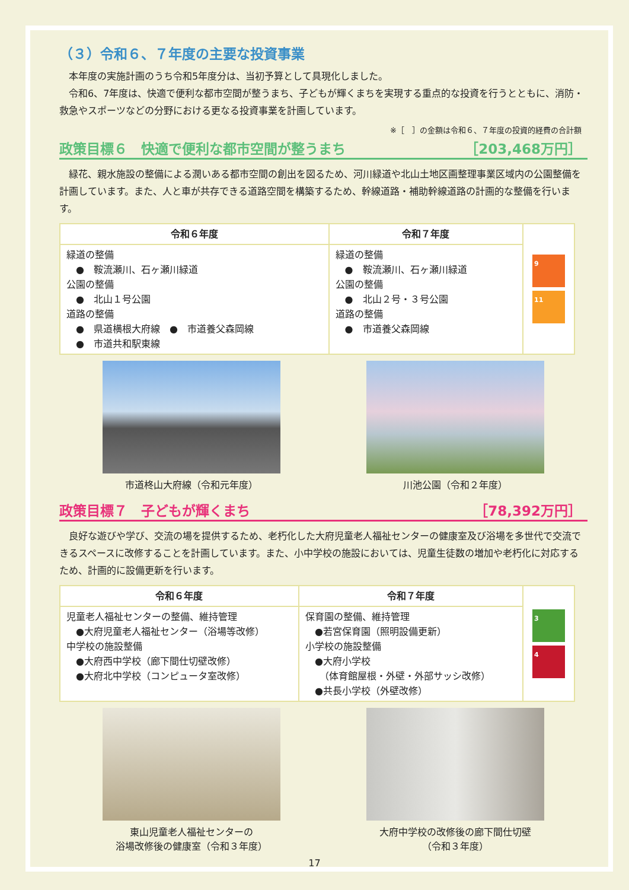（３）令和６、７年度の主要な投資事業
　本年度の実施計画のうち令和5年度分は、当初予算として具現化しました。
　令和6、7年度は、快適で便利な都市空間が整うまち、子どもが輝くまちを実現する重点的な投資を行うとともに、消防・救急やスポーツなどの分野における更なる投資事業を計画しています。
※［　］の金額は令和６、７年度の投資的経費の合計額
政策目標６　快適で便利な都市空間が整うまち ［203,468万円］
　緑花、親水施設の整備による潤いある都市空間の創出を図るため、河川緑道や北山土地区画整理事業区域内の公園整備を計画しています。また、人と車が共存できる道路空間を構築するため、幹線道路・補助幹線道路の計画的な整備を行います。
| 令和６年度 | 令和７年度 | 9 11 |
| 緑道の整備 ● 鞍流瀬川、石ヶ瀬川緑道 公園の整備 ● 北山１号公園 道路の整備 ● 県道横根大府線 ● 市道養父森岡線 ● 市道共和駅東線 | 緑道の整備 ● 鞍流瀬川、石ヶ瀬川緑道 公園の整備 ● 北山２号・３号公園 道路の整備 ● 市道養父森岡線 | |
市道柊山大府線（令和元年度） 川池公園（令和２年度）
政策目標７　子どもが輝くまち ［78,392万円］
　良好な遊びや学び、交流の場を提供するため、老朽化した大府児童老人福祉センターの健康室及び浴場を多世代で交流できるスペースに改修することを計画しています。また、小中学校の施設においては、児童生徒数の増加や老朽化に対応するため、計画的に設備更新を行います。
| 令和６年度 | 令和７年度 | 3 4 |
| 児童老人福祉センターの整備、維持管理 ●大府児童老人福祉センター（浴場等改修） 中学校の施設整備 ●大府西中学校（廊下間仕切壁改修） ●大府北中学校（コンピュータ室改修） | 保育園の整備、維持管理 ●若宮保育園（照明設備更新） 小学校の施設整備 ●大府小学校 （体育館屋根・外壁・外部サッシ改修） ●共長小学校（外壁改修） | |
東山児童老人福祉センターの
浴場改修後の健康室（令和３年度）
大府中学校の改修後の廊下間仕切壁
（令和３年度）
17